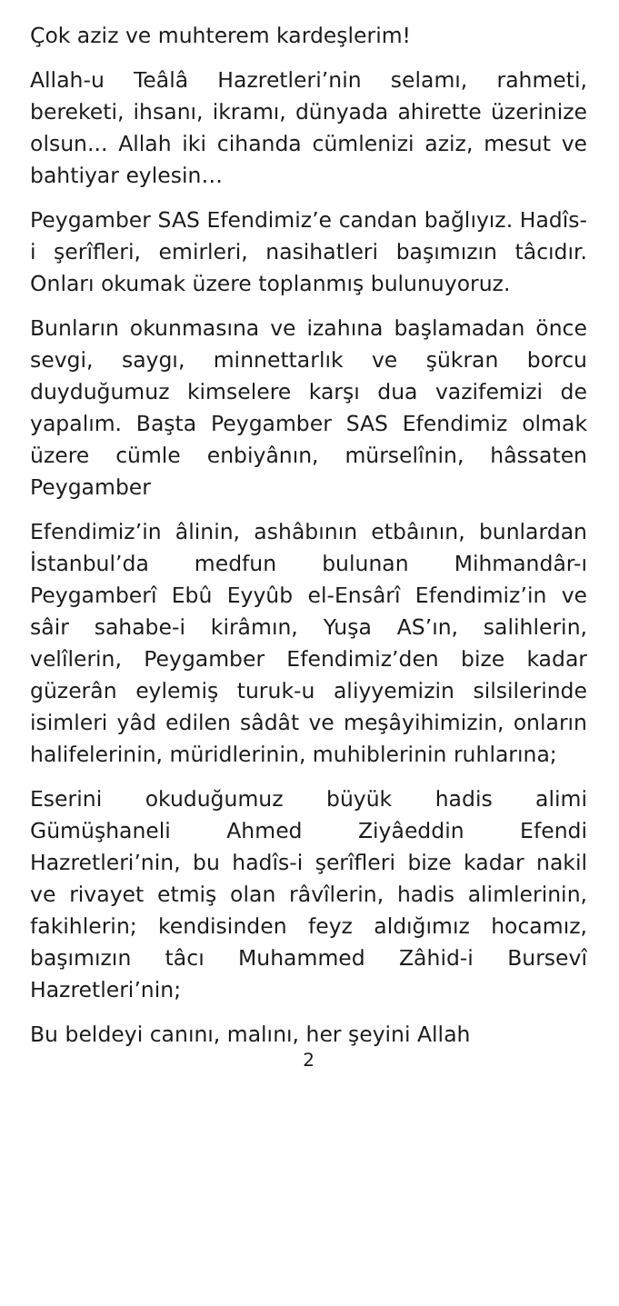Çok aziz ve muhterem kardeşlerim!
Allah-u Teâlâ Hazretleri’nin selamı, rahmeti, bereketi, ihsanı, ikramı, dünyada ahirette üzerinize olsun... Allah iki cihanda cümlenizi aziz, mesut ve bahtiyar eylesin…
Peygamber SAS Efendimiz’e candan bağlıyız. Hadîs-i şerîfleri, emirleri, nasihatleri başımızın tâcıdır. Onları okumak üzere toplanmış bulunuyoruz.
Bunların okunmasına ve izahına başlamadan önce sevgi, saygı, minnettarlık ve şükran borcu duyduğumuz kimselere karşı dua vazifemizi de yapalım. Başta Peygamber SAS Efendimiz olmak üzere cümle enbiyânın, mürselînin, hâssaten Peygamber
Efendimiz’in âlinin, ashâbının etbâının, bunlardan İstanbul’da medfun bulunan Mihmandâr-ı Peygamberî Ebû Eyyûb el-Ensârî Efendimiz’in ve sâir sahabe-i kirâmın, Yuşa AS’ın, salihlerin, velîlerin, Peygamber Efendimiz’den bize kadar güzerân eylemiş turuk-u aliyyemizin silsilerinde isimleri yâd edilen sâdât ve meşâyihimizin, onların halifelerinin, müridlerinin, muhiblerinin ruhlarına;
Eserini okuduğumuz büyük hadis alimi Gümüşhaneli Ahmed Ziyâeddin Efendi Hazretleri’nin, bu hadîs-i şerîfleri bize kadar nakil ve rivayet etmiş olan râvîlerin, hadis alimlerinin, fakihlerin; kendisinden feyz aldığımız hocamız, başımızın tâcı Muhammed Zâhid-i Bursevî Hazretleri’nin;
Bu beldeyi canını, malını, her şeyini Allah
2